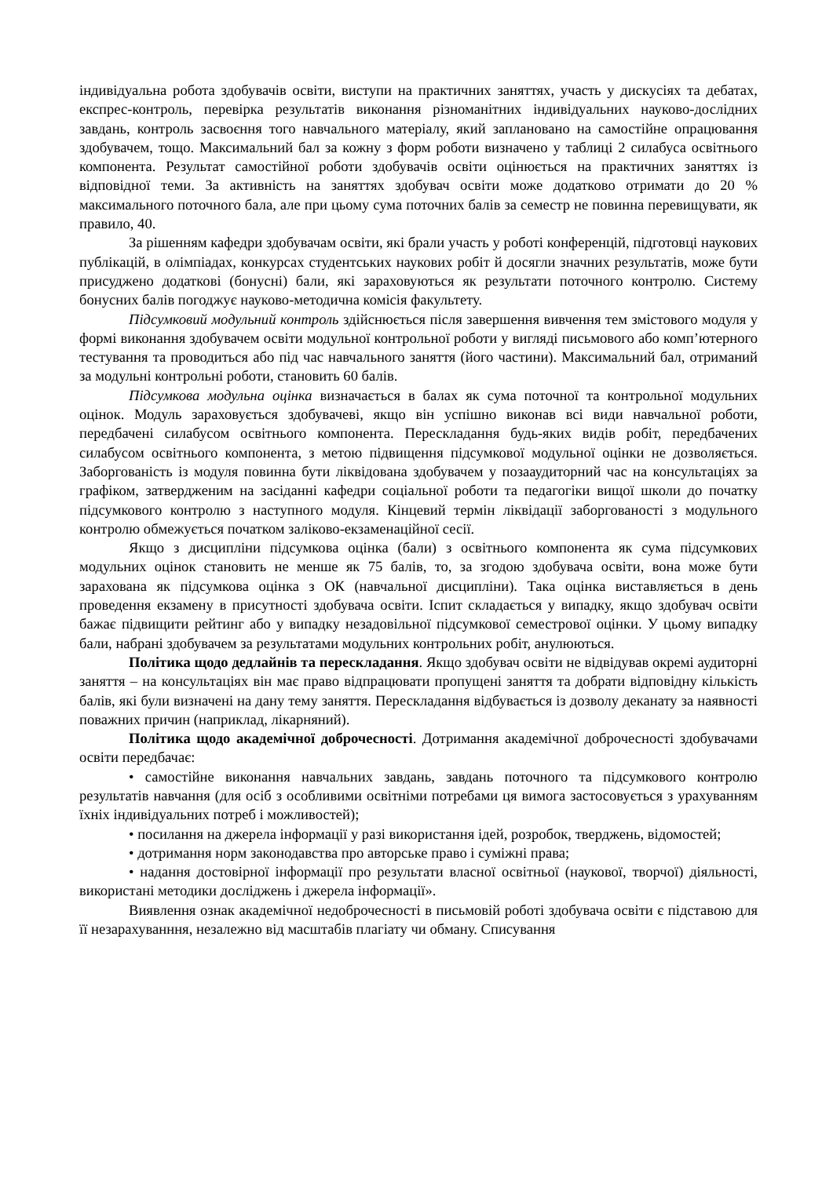індивідуальна робота здобувачів освіти, виступи на практичних заняттях, участь у дискусіях та дебатах, експрес-контроль, перевірка результатів виконання різноманітних індивідуальних науково-дослідних завдань, контроль засвоєння того навчального матеріалу, який заплановано на самостійне опрацювання здобувачем, тощо. Максимальний бал за кожну з форм роботи визначено у таблиці 2 силабуса освітнього компонента. Результат самостійної роботи здобувачів освіти оцінюється на практичних заняттях із відповідної теми. За активність на заняттях здобувач освіти може додатково отримати до 20 % максимального поточного бала, але при цьому сума поточних балів за семестр не повинна перевищувати, як правило, 40.
За рішенням кафедри здобувачам освіти, які брали участь у роботі конференцій, підготовці наукових публікацій, в олімпіадах, конкурсах студентських наукових робіт й досягли значних результатів, може бути присуджено додаткові (бонусні) бали, які зараховуються як результати поточного контролю. Систему бонусних балів погоджує науково-методична комісія факультету.
Підсумковий модульний контроль здійснюється після завершення вивчення тем змістового модуля у формі виконання здобувачем освіти модульної контрольної роботи у вигляді письмового або комп’ютерного тестування та проводиться або під час навчального заняття (його частини). Максимальний бал, отриманий за модульні контрольні роботи, становить 60 балів.
Підсумкова модульна оцінка визначається в балах як сума поточної та контрольної модульних оцінок. Модуль зараховується здобувачеві, якщо він успішно виконав всі види навчальної роботи, передбачені силабусом освітнього компонента. Перескладання будь-яких видів робіт, передбачених силабусом освітнього компонента, з метою підвищення підсумкової модульної оцінки не дозволяється. Заборгованість із модуля повинна бути ліквідована здобувачем у позааудиторний час на консультаціях за графіком, затвердженим на засіданні кафедри соціальної роботи та педагогіки вищої школи до початку підсумкового контролю з наступного модуля. Кінцевий термін ліквідації заборгованості з модульного контролю обмежується початком заліково-екзаменаційної сесії.
Якщо з дисципліни підсумкова оцінка (бали) з освітнього компонента як сума підсумкових модульних оцінок становить не менше як 75 балів, то, за згодою здобувача освіти, вона може бути зарахована як підсумкова оцінка з ОК (навчальної дисципліни). Така оцінка виставляється в день проведення екзамену в присутності здобувача освіти. Іспит складається у випадку, якщо здобувач освіти бажає підвищити рейтинг або у випадку незадовільної підсумкової семестрової оцінки. У цьому випадку бали, набрані здобувачем за результатами модульних контрольних робіт, анулюються.
Політика щодо дедлайнів та перескладання. Якщо здобувач освіти не відвідував окремі аудиторні заняття – на консультаціях він має право відпрацювати пропущені заняття та добрати відповідну кількість балів, які були визначені на дану тему заняття. Перескладання відбувається із дозволу деканату за наявності поважних причин (наприклад, лікарняний).
Політика щодо академічної доброчесності. Дотримання академічної доброчесності здобувачами освіти передбачає:
• самостійне виконання навчальних завдань, завдань поточного та підсумкового контролю результатів навчання (для осіб з особливими освітніми потребами ця вимога застосовується з урахуванням їхніх індивідуальних потреб і можливостей);
• посилання на джерела інформації у разі використання ідей, розробок, тверджень, відомостей;
• дотримання норм законодавства про авторське право і суміжні права;
• надання достовірної інформації про результати власної освітньої (наукової, творчої) діяльності, використані методики досліджень і джерела інформації».
Виявлення ознак академічної недоброчесності в письмовій роботі здобувача освіти є підставою для її незарахуванння, незалежно від масштабів плагіату чи обману. Списування